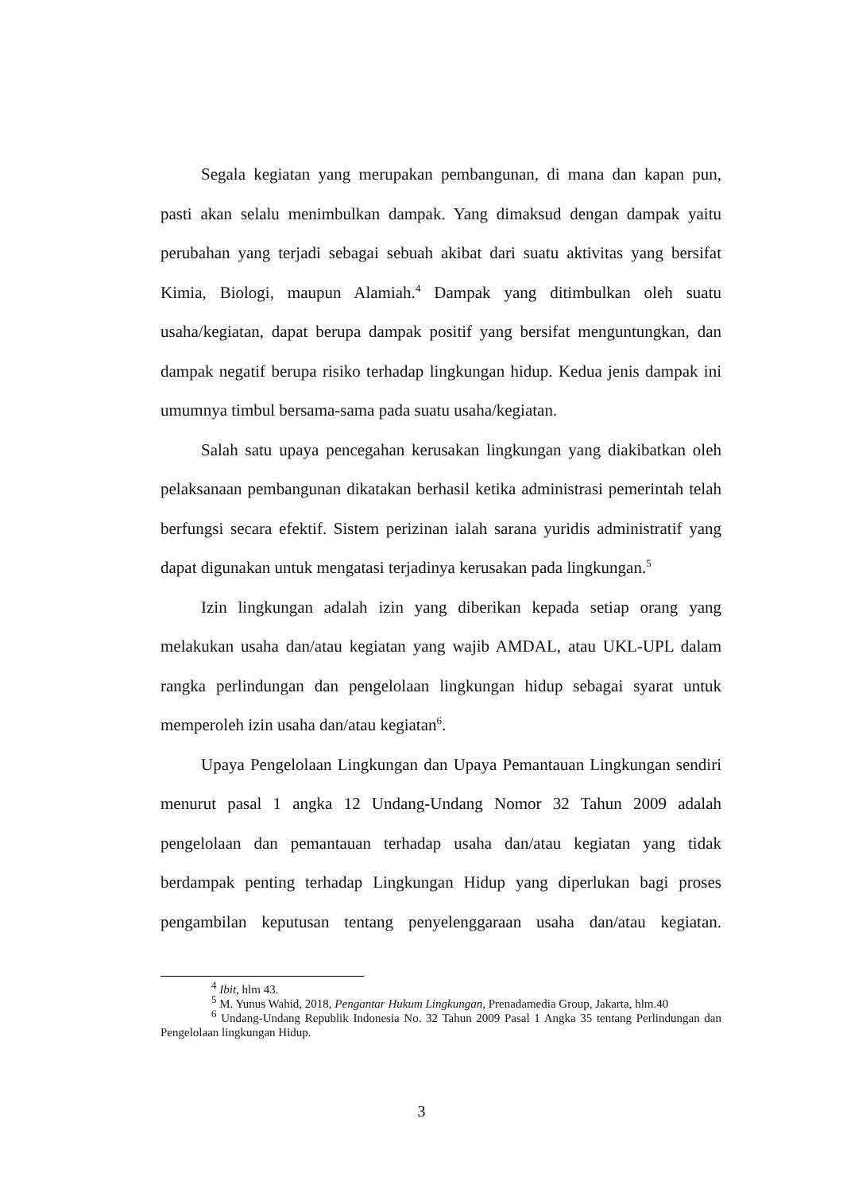Segala kegiatan yang merupakan pembangunan, di mana dan kapan pun, pasti akan selalu menimbulkan dampak. Yang dimaksud dengan dampak yaitu perubahan yang terjadi sebagai sebuah akibat dari suatu aktivitas yang bersifat Kimia, Biologi, maupun Alamiah.<sup>4</sup> Dampak yang ditimbulkan oleh suatu usaha/kegiatan, dapat berupa dampak positif yang bersifat menguntungkan, dan dampak negatif berupa risiko terhadap lingkungan hidup. Kedua jenis dampak ini umumnya timbul bersama-sama pada suatu usaha/kegiatan.
Salah satu upaya pencegahan kerusakan lingkungan yang diakibatkan oleh pelaksanaan pembangunan dikatakan berhasil ketika administrasi pemerintah telah berfungsi secara efektif. Sistem perizinan ialah sarana yuridis administratif yang dapat digunakan untuk mengatasi terjadinya kerusakan pada lingkungan.<sup>5</sup>
Izin lingkungan adalah izin yang diberikan kepada setiap orang yang melakukan usaha dan/atau kegiatan yang wajib AMDAL, atau UKL-UPL dalam rangka perlindungan dan pengelolaan lingkungan hidup sebagai syarat untuk memperoleh izin usaha dan/atau kegiatan<sup>6</sup>.
Upaya Pengelolaan Lingkungan dan Upaya Pemantauan Lingkungan sendiri menurut pasal 1 angka 12 Undang-Undang Nomor 32 Tahun 2009 adalah pengelolaan dan pemantauan terhadap usaha dan/atau kegiatan yang tidak berdampak penting terhadap Lingkungan Hidup yang diperlukan bagi proses pengambilan keputusan tentang penyelenggaraan usaha dan/atau kegiatan.
<sup>4</sup> Ibit, hlm 43.
<sup>5</sup> M. Yunus Wahid, 2018, Pengantar Hukum Lingkungan, Prenadamedia Group, Jakarta, hlm.40
<sup>6</sup> Undang-Undang Republik Indonesia No. 32 Tahun 2009 Pasal 1 Angka 35 tentang Perlindungan dan Pengelolaan lingkungan Hidup.
3